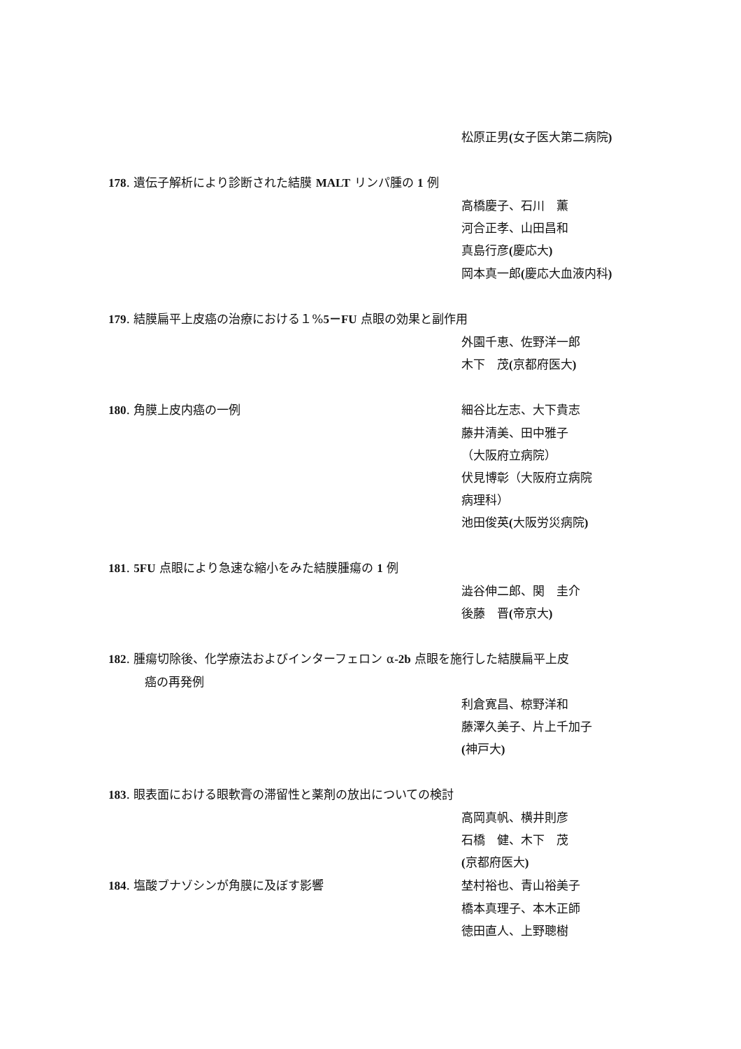松原正男(女子医大第二病院)
178. 遺伝子解析により診断された結膜 MALT リンパ腫の 1 例
高橋慶子、石川　薫
河合正孝、山田昌和
真島行彦(慶応大)
岡本真一郎(慶応大血液内科)
179. 結膜扁平上皮癌の治療における１%5－FU 点眼の効果と副作用
外園千恵、佐野洋一郎
木下　茂(京都府医大)
180. 角膜上皮内癌の一例 細谷比左志、大下貴志
藤井清美、田中雅子
（大阪府立病院）
伏見博彰（大阪府立病院
病理科）
池田俊英(大阪労災病院)
181. 5FU 点眼により急速な縮小をみた結膜腫瘍の 1 例
澁谷伸二郎、関　圭介
後藤　晋(帝京大)
182. 腫瘍切除後、化学療法およびインターフェロン α-2b 点眼を施行した結膜扁平上皮
癌の再発例
利倉寛昌、椋野洋和
藤澤久美子、片上千加子
(神戸大)
183. 眼表面における眼軟膏の滞留性と薬剤の放出についての検討
高岡真帆、横井則彦
石橋　健、木下　茂
(京都府医大)
184. 塩酸ブナゾシンが角膜に及ぼす影響 埜村裕也、青山裕美子
橋本真理子、本木正師
徳田直人、上野聰樹